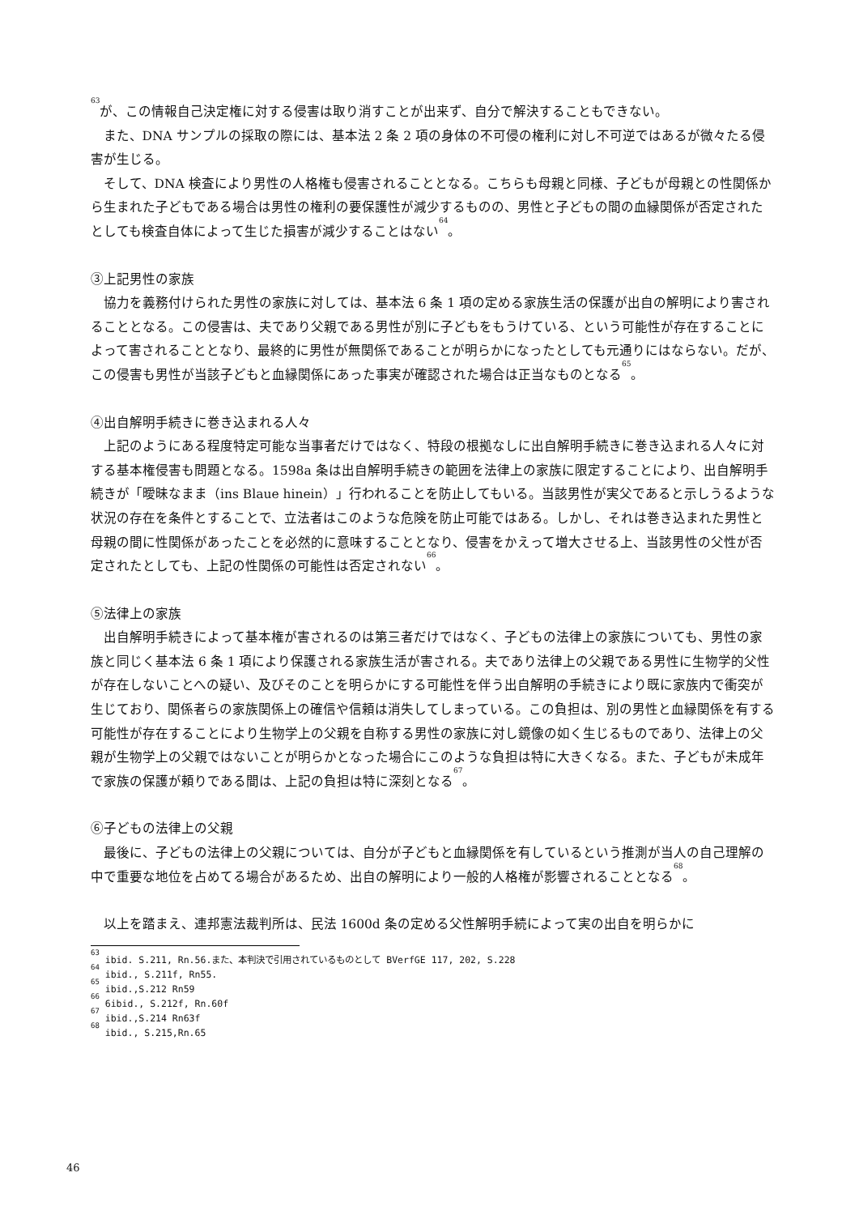<sup>63</sup> が、この情報自己決定権に対する侵害は取り消すことが出来ず、自分で解決することもできない。
また、DNA サンプルの採取の際には、基本法 2 条 2 項の身体の不可侵の権利に対し不可逆ではあるが微々たる侵害が生じる。
そして、DNA 検査により男性の人格権も侵害されることとなる。こちらも母親と同様、子どもが母親との性関係から生まれた子どもである場合は男性の権利の要保護性が減少するものの、男性と子どもの間の血縁関係が否定されたとしても検査自体によって生じた損害が減少することはない<sup>64</sup>。
③上記男性の家族
協力を義務付けられた男性の家族に対しては、基本法 6 条 1 項の定める家族生活の保護が出自の解明により害されることとなる。この侵害は、夫であり父親である男性が別に子どもをもうけている、という可能性が存在することによって害されることとなり、最終的に男性が無関係であることが明らかになったとしても元通りにはならない。だが、この侵害も男性が当該子どもと血縁関係にあった事実が確認された場合は正当なものとなる<sup>65</sup>。
④出自解明手続きに巻き込まれる人々
上記のようにある程度特定可能な当事者だけではなく、特段の根拠なしに出自解明手続きに巻き込まれる人々に対する基本権侵害も問題となる。1598a 条は出自解明手続きの範囲を法律上の家族に限定することにより、出自解明手続きが「曖昧なまま（ins Blaue hinein）」行われることを防止してもいる。当該男性が実父であると示しうるような状況の存在を条件とすることで、立法者はこのような危険を防止可能ではある。しかし、それは巻き込まれた男性と母親の間に性関係があったことを必然的に意味することとなり、侵害をかえって増大させる上、当該男性の父性が否定されたとしても、上記の性関係の可能性は否定されない<sup>66</sup>。
⑤法律上の家族
出自解明手続きによって基本権が害されるのは第三者だけではなく、子どもの法律上の家族についても、男性の家族と同じく基本法 6 条 1 項により保護される家族生活が害される。夫であり法律上の父親である男性に生物学的父性が存在しないことへの疑い、及びそのことを明らかにする可能性を伴う出自解明の手続きにより既に家族内で衝突が生じており、関係者らの家族関係上の確信や信頼は消失してしまっている。この負担は、別の男性と血縁関係を有する可能性が存在することにより生物学上の父親を自称する男性の家族に対し鏡像の如く生じるものであり、法律上の父親が生物学上の父親ではないことが明らかとなった場合にこのような負担は特に大きくなる。また、子どもが未成年で家族の保護が頼りである間は、上記の負担は特に深刻となる<sup>67</sup>。
⑥子どもの法律上の父親
最後に、子どもの法律上の父親については、自分が子どもと血縁関係を有しているという推測が当人の自己理解の中で重要な地位を占めてる場合があるため、出自の解明により一般的人格権が影響されることとなる<sup>68</sup>。
以上を踏まえ、連邦憲法裁判所は、民法 1600d 条の定める父性解明手続によって実の出自を明らかに
<sup>63</sup> ibid. S.211, Rn.56.また、本判決で引用されているものとして BVerfGE 117, 202, S.228
<sup>64</sup> ibid., S.211f, Rn55.
<sup>65</sup> ibid.,S.212 Rn59
<sup>66</sup> 6ibid., S.212f, Rn.60f
<sup>67</sup> ibid.,S.214 Rn63f
<sup>68</sup> ibid., S.215,Rn.65
46